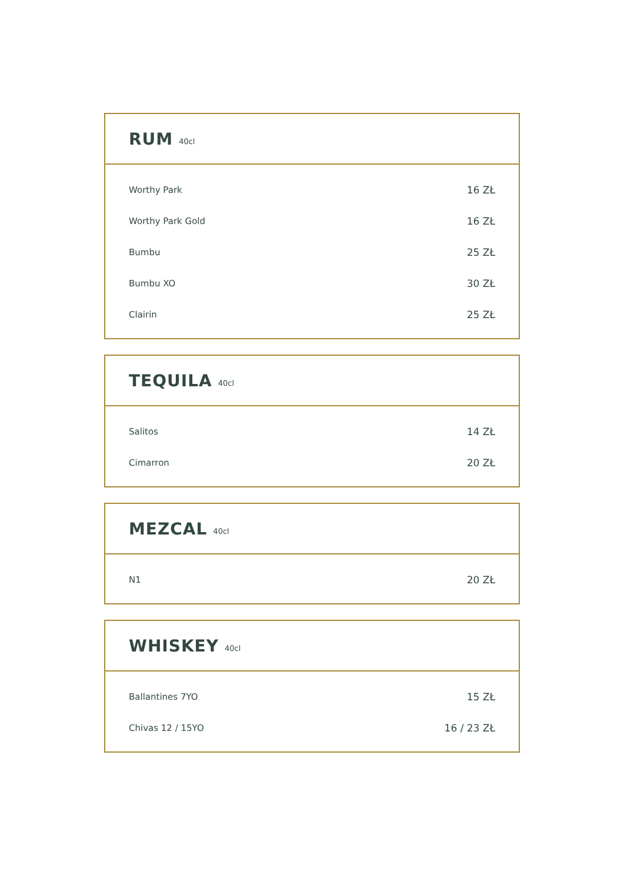RUM
40cl
| Worthy Park | 16 ZŁ |
| Worthy Park Gold | 16 ZŁ |
| Bumbu | 25 ZŁ |
| Bumbu XO | 30 ZŁ |
| Clairin | 25 ZŁ |
TEQUILA
40cl
| Salitos | 14 ZŁ |
| Cimarron | 20 ZŁ |
MEZCAL
40cl
| N1 | 20 ZŁ |
WHISKEY
40cl
| Ballantines 7YO | 15 ZŁ |
| Chivas 12 / 15YO | 16 / 23 ZŁ |